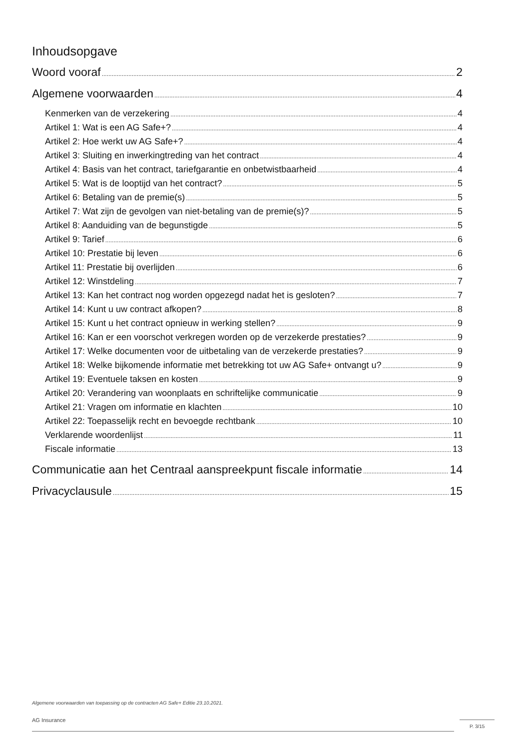Inhoudsopgave
Woord vooraf 2
Algemene voorwaarden 4
Kenmerken van de verzekering 4
Artikel 1: Wat is een AG Safe+? 4
Artikel 2: Hoe werkt uw AG Safe+? 4
Artikel 3: Sluiting en inwerkingtreding van het contract 4
Artikel 4: Basis van het contract, tariefgarantie en onbetwistbaarheid 4
Artikel 5: Wat is de looptijd van het contract? 5
Artikel 6: Betaling van de premie(s) 5
Artikel 7: Wat zijn de gevolgen van niet-betaling van de premie(s)? 5
Artikel 8: Aanduiding van de begunstigde 5
Artikel 9: Tarief 6
Artikel 10: Prestatie bij leven 6
Artikel 11: Prestatie bij overlijden 6
Artikel 12: Winstdeling 7
Artikel 13: Kan het contract nog worden opgezegd nadat het is gesloten? 7
Artikel 14: Kunt u uw contract afkopen? 8
Artikel 15: Kunt u het contract opnieuw in werking stellen? 9
Artikel 16: Kan er een voorschot verkregen worden op de verzekerde prestaties? 9
Artikel 17: Welke documenten voor de uitbetaling van de verzekerde prestaties? 9
Artikel 18: Welke bijkomende informatie met betrekking tot uw AG Safe+ ontvangt u? 9
Artikel 19: Eventuele taksen en kosten 9
Artikel 20: Verandering van woonplaats en schriftelijke communicatie 9
Artikel 21: Vragen om informatie en klachten 10
Artikel 22: Toepasselijk recht en bevoegde rechtbank 10
Verklarende woordenlijst 11
Fiscale informatie 13
Communicatie aan het Centraal aanspreekpunt fiscale informatie 14
Privacyclausule 15
Algemene voorwaarden van toepassing op de contracten AG Safe+ Editie 23.10.2021.
AG Insurance
P. 3/15